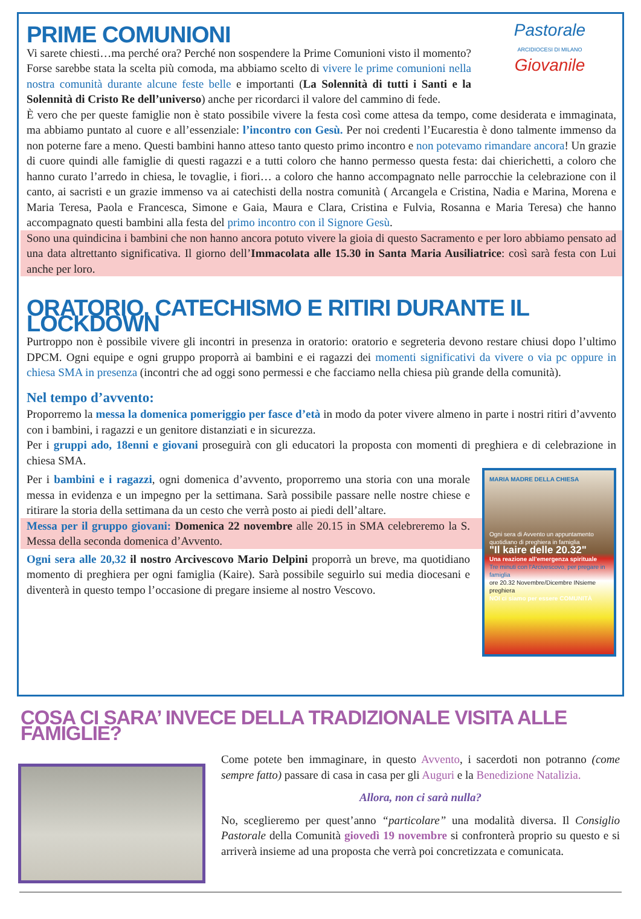Pastorale
ARCIDIOCESI DI MILANO
Giovanile
PRIME COMUNIONI
Vi sarete chiesti…ma perché ora? Perché non sospendere la Prime Comunioni visto il momento? Forse sarebbe stata la scelta più comoda, ma abbiamo scelto di vivere le prime comunioni nella nostra comunità durante alcune feste belle e importanti (La Solennità di tutti i Santi e la Solennità di Cristo Re dell’universo) anche per ricordarci il valore del cammino di fede.
È vero che per queste famiglie non è stato possibile vivere la festa così come attesa da tempo, come desiderata e immaginata, ma abbiamo puntato al cuore e all’essenziale: l’incontro con Gesù. Per noi credenti l’Eucarestia è dono talmente immenso da non poterne fare a meno. Questi bambini hanno atteso tanto questo primo incontro e non potevamo rimandare ancora! Un grazie di cuore quindi alle famiglie di questi ragazzi e a tutti coloro che hanno permesso questa festa: dai chierichetti, a coloro che hanno curato l’arredo in chiesa, le tovaglie, i fiori… a coloro che hanno accompagnato nelle parrocchie la celebrazione con il canto, ai sacristi e un grazie immenso va ai catechisti della nostra comunità ( Arcangela e Cristina, Nadia e Marina, Morena e Maria Teresa, Paola e Francesca, Simone e Gaia, Maura e Clara, Cristina e Fulvia, Rosanna e Maria Teresa) che hanno accompagnato questi bambini alla festa del primo incontro con il Signore Gesù.
Sono una quindicina i bambini che non hanno ancora potuto vivere la gioia di questo Sacramento e per loro abbiamo pensato ad una data altrettanto significativa. Il giorno dell’Immacolata alle 15.30 in Santa Maria Ausiliatrice: così sarà festa con Lui anche per loro.
ORATORIO, CATECHISMO E RITIRI DURANTE IL LOCKDOWN
Purtroppo non è possibile vivere gli incontri in presenza in oratorio: oratorio e segreteria devono restare chiusi dopo l’ultimo DPCM. Ogni equipe e ogni gruppo proporrà ai bambini e ei ragazzi dei momenti significativi da vivere o via pc oppure in chiesa SMA in presenza (incontri che ad oggi sono permessi e che facciamo nella chiesa più grande della comunità).
Nel tempo d’avvento:
Proporremo la messa la domenica pomeriggio per fasce d’età in modo da poter vivere almeno in parte i nostri ritiri d’avvento con i bambini, i ragazzi e un genitore distanziati e in sicurezza.
Per i gruppi ado, 18enni e giovani proseguirà con gli educatori la proposta con momenti di preghiera e di celebrazione in chiesa SMA.
MARIA MADRE DELLA CHIESA
Ogni sera di Avvento un appuntamento quotidiano di preghiera in famiglia
"Il kaire delle 20.32"
Una reazione all'emergenza spirituale
Tre minuti con l'Arcivescovo, per pregare in famiglia
ore 20.32 Novembre/Dicembre INsieme preghiera
NOI ci siamo per essere COMUNITÀ
Per i bambini e i ragazzi, ogni domenica d’avvento, proporremo una storia con una morale messa in evidenza e un impegno per la settimana. Sarà possibile passare nelle nostre chiese e ritirare la storia della settimana da un cesto che verrà posto ai piedi dell’altare.
Messa per il gruppo giovani: Domenica 22 novembre alle 20.15 in SMA celebreremo la S. Messa della seconda domenica d’Avvento.
Ogni sera alle 20,32 il nostro Arcivescovo Mario Delpini proporrà un breve, ma quotidiano momento di preghiera per ogni famiglia (Kaire). Sarà possibile seguirlo sui media diocesani e diventerà in questo tempo l’occasione di pregare insieme al nostro Vescovo.
COSA CI SARA’ INVECE DELLA TRADIZIONALE VISITA ALLE FAMIGLIE?
Come potete ben immaginare, in questo Avvento, i sacerdoti non potranno (come sempre fatto) passare di casa in casa per gli Auguri e la Benedizione Natalizia.
Allora, non ci sarà nulla?
No, sceglieremo per quest’anno “particolare” una modalità diversa. Il Consiglio Pastorale della Comunità giovedì 19 novembre si confronterà proprio su questo e si arriverà insieme ad una proposta che verrà poi concretizzata e comunicata.